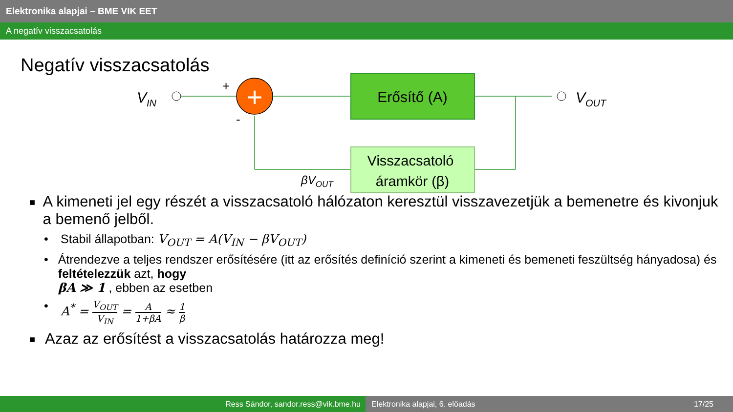Elektronika alapjai – BME VIK EET
A negatív visszacsatolás
Negatív visszacsatolás
+
Erősítő (A)
Visszacsatoló
áramkör (β)
VIN
VOUT
+
-
βVOUT
■
A kimeneti jel egy részét a visszacsatoló hálózaton keresztül visszavezetjük a bemenetre és kivonjuk a bemenő jelből.
• Stabil állapotban: V<sub>OUT</sub> = A(V<sub>IN</sub> − βV<sub>OUT</sub>)
• Átrendezve a teljes rendszer erősítésére (itt az erősítés definíció szerint a kimeneti és bemeneti feszültség hányadosa) és feltételezzük azt, hogy
βA ≫ 1 , ebben az esetben
• A<sup>*</sup> = V<sub>OUT</sub> V<sub>IN</sub> = A 1+βA ≈ 1 β
■
Azaz az erősítést a visszacsatolás határozza meg!
Ress Sándor, sandor.ress@vik.bme.hu Elektronika alapjai, 6. előadás 17/25